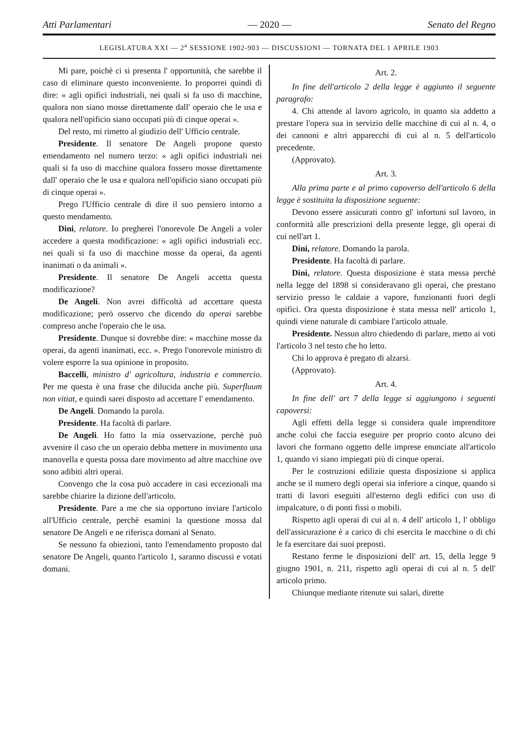Atti Parlamentari — 2020 — Senato del Regno
LEGISLATURA XXI — 2<sup>a</sup> SESSIONE 1902-903 — DISCUSSIONI — TORNATA DEL 1 APRILE 1903
Mi pare, poichè ci si presenta l' opportunità, che sarebbe il caso di eliminare questo inconveniente. Io proporrei quindi di dire: « agli opifici industriali, nei quali si fa uso di macchine, qualora non siano mosse direttamente dall' operaio che le usa e qualora nell'opificio siano occupati più di cinque operai ».
Del resto, mi rimetto al giudizio dell' Ufficio centrale.
Presidente. Il senatore De Angeli propone questo emendamento nel numero terzo: « agli opifici industriali nei quali si fa uso di macchine qualora fossero mosse direttamente dall' operaio che le usa e qualora nell'opificio siano occupati più di cinque operai ».
Prego l'Ufficio centrale di dire il suo pensiero intorno a questo mendamento.
Dini, relatore. Io pregherei l'onorevole De Angeli a voler accedere a questa modificazione: « agli opifici industriali ecc. nei quali si fa uso di macchine mosse da operai, da agenti inanimati o da animali ».
Presidente. Il senatore De Angeli accetta questa modificazione?
De Angeli. Non avrei difficoltà ad accettare questa modificazione; però osservo che dicendo da operai sarebbe compreso anche l'operaio che le usa.
Presidente. Dunque si dovrebbe dire: « macchine mosse da operai, da agenti inanimati, ecc. ». Prego l'onorevole ministro di volere esporre la sua opinione in proposito.
Baccelli, ministro d' agricoltura, industria e commercio. Per me questa è una frase che dilucida anche più. Superfluum non vitiat, e quindi sarei disposto ad accettare l' emendamento.
De Angeli. Domando la parola.
Presidente. Ha facoltà di parlare.
De Angeli. Ho fatto la mia osservazione, perchè può avvenire il caso che un operaio debba mettere in movimento una manovella e questa possa dare movimento ad altre macchine ove sono adibiti altri operai.
Convengo che la cosa può accadere in casi eccezionali ma sarebbe chiarire la dizione dell'articolo.
Presidente. Pare a me che sia opportuno inviare l'articolo all'Ufficio centrale, perchè esamini la questione mossa dal senatore De Angeli e ne riferisca domani al Senato.
Se nessuno fa obiezioni, tanto l'emendamento proposto dal senatore De Angeli, quanto l'articolo 1, saranno discussi e votati domani.
Art. 2.
In fine dell'articolo 2 della legge è aggiunto il seguente paragrafo:
4. Chi attende al lavoro agricolo, in quanto sia addetto a prestare l'opera sua in servizio delle macchine di cui al n. 4, o dei cannoni e altri apparecchi di cui al n. 5 dell'articolo precedente.
(Approvato).
Art. 3.
Alla prima parte e al primo capoverso dell'articolo 6 della legge è sostituita la disposizione seguente:
Devono essere assicurati contro gl' infortuni sul lavoro, in conformità alle prescrizioni della presente legge, gli operai di cui nell'art 1.
Dini, relatore. Domando la parola.
Presidente. Ha facoltà di parlare.
Dini, relatore. Questa disposizione è stata messa perchè nella legge del 1898 si consideravano gli operai, che prestano servizio presso le caldaie a vapore, funzionanti fuori degli opifici. Ora questa disposizione è stata messa nell' articolo 1, quindi viene naturale di cambiare l'articolo attuale.
Presidente. Nessun altro chiedendo di parlare, metto ai voti l'articolo 3 nel testo che ho letto.
Chi lo approva è pregato di alzarsi.
(Approvato).
Art. 4.
In fine dell' art 7 della legge si aggiungono i seguenti capoversi:
Agli effetti della legge si considera quale imprenditore anche colui che faccia eseguire per proprio conto alcuno dei lavori che formano oggetto delle imprese enunciate all'articolo 1, quando vi siano impiegati più di cinque operai.
Per le costruzioni edilizie questa disposizione si applica anche se il numero degli operai sia inferiore a cinque, quando si tratti di lavori eseguiti all'esterno degli edifici con uso di impalcature, o di ponti fissi o mobili.
Rispetto agli operai di cui al n. 4 dell' articolo 1, l' obbligo dell'assicurazione è a carico di chi esercita le macchine o di chi le fa esercitare dai suoi preposti.
Restano ferme le disposizioni dell' art. 15, della legge 9 giugno 1901, n. 211, rispetto agli operai di cui al n. 5 dell' articolo primo.
Chiunque mediante ritenute sui salari, dirette